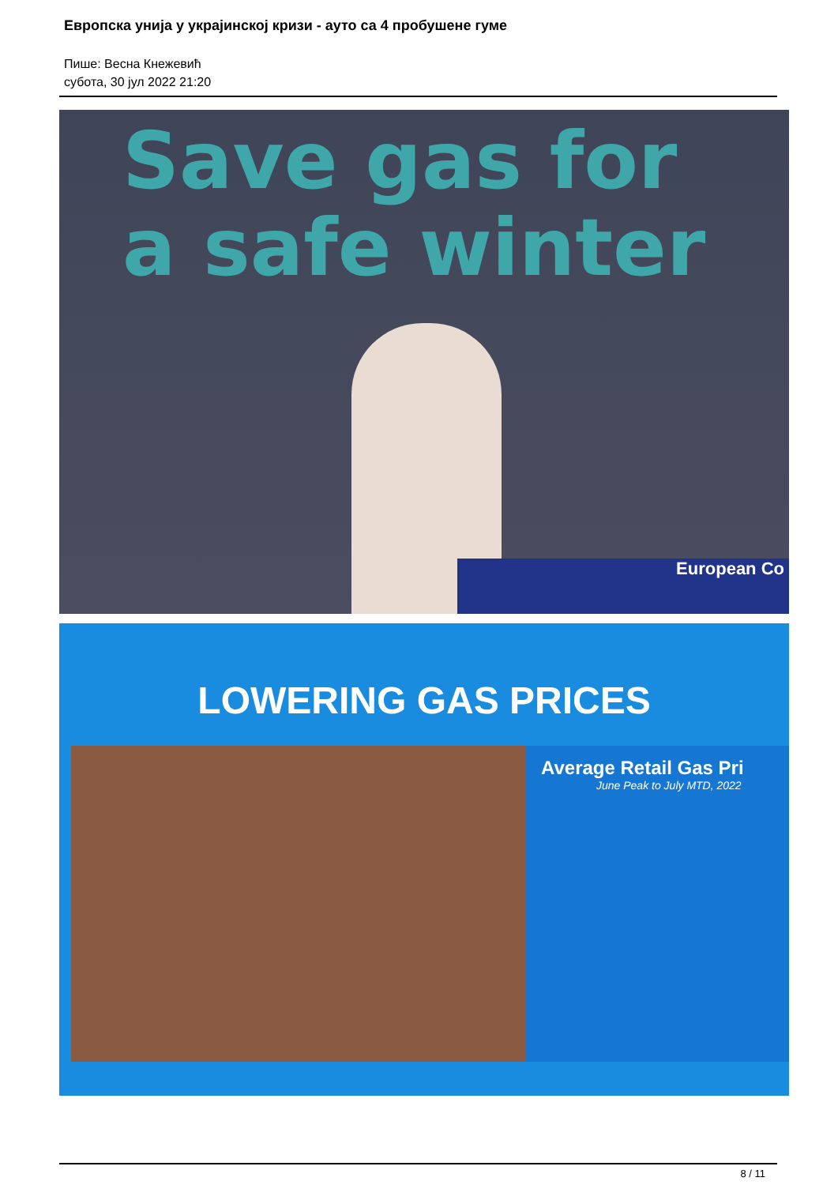Европска унија у украјинској кризи - ауто са 4 пробушене гуме
Пише: Весна Кнежевић
субота, 30 јул 2022 21:20
Save gas for
a safe winter
European Co
LOWERING GAS PRICES
Average Retail Gas Pri
June Peak to July MTD, 2022
8 / 11